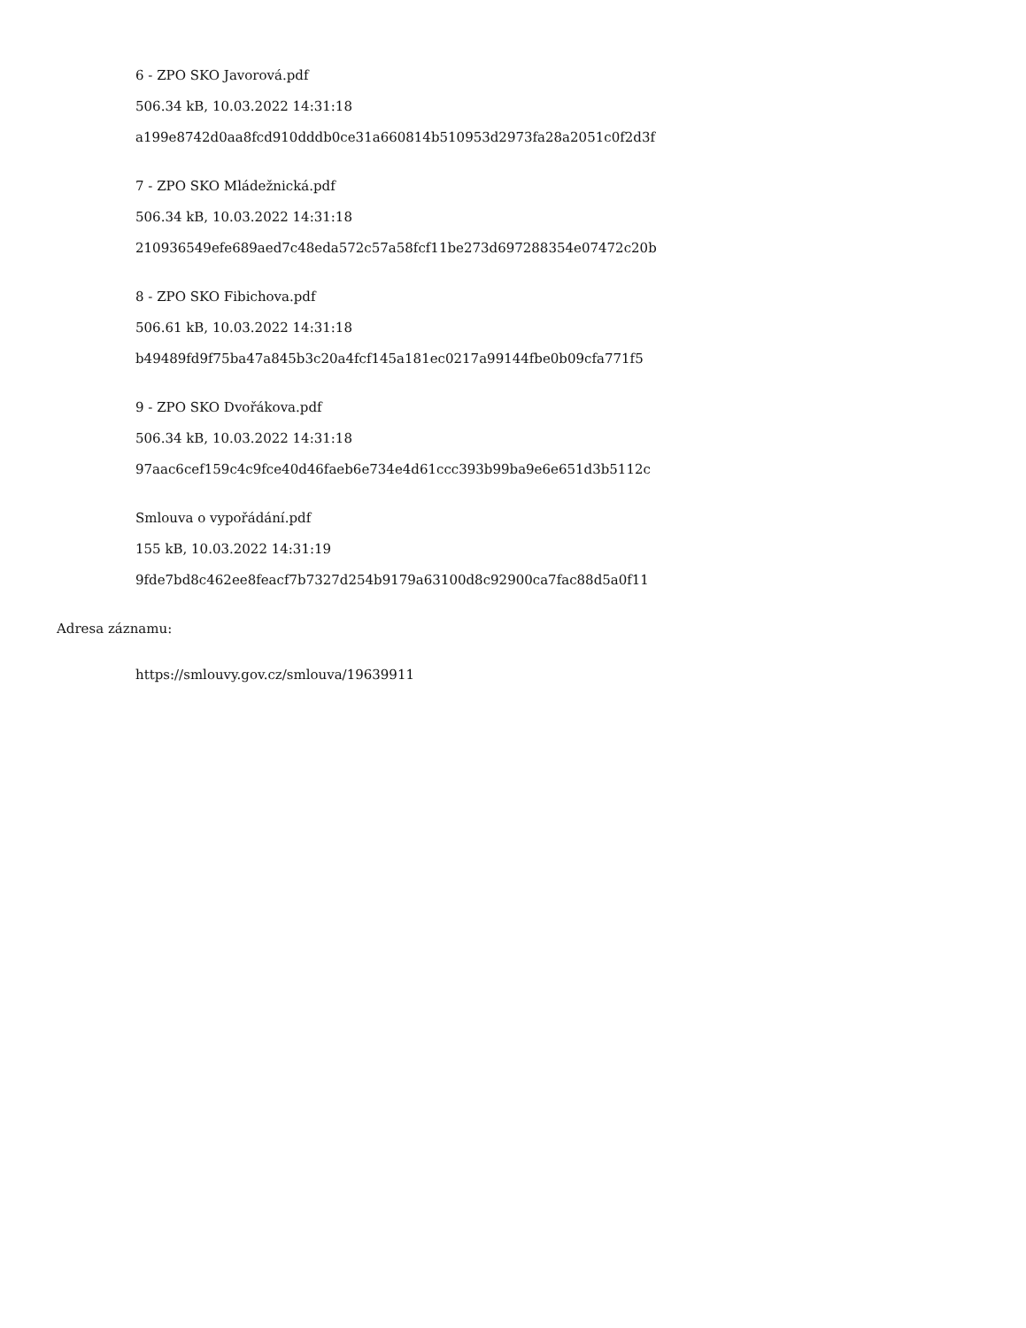6 - ZPO SKO Javorová.pdf
506.34 kB, 10.03.2022 14:31:18
a199e8742d0aa8fcd910dddb0ce31a660814b510953d2973fa28a2051c0f2d3f
7 - ZPO SKO Mládežnická.pdf
506.34 kB, 10.03.2022 14:31:18
210936549efe689aed7c48eda572c57a58fcf11be273d697288354e07472c20b
8 - ZPO SKO Fibichova.pdf
506.61 kB, 10.03.2022 14:31:18
b49489fd9f75ba47a845b3c20a4fcf145a181ec0217a99144fbe0b09cfa771f5
9 - ZPO SKO Dvořákova.pdf
506.34 kB, 10.03.2022 14:31:18
97aac6cef159c4c9fce40d46faeb6e734e4d61ccc393b99ba9e6e651d3b5112c
Smlouva o vypořádání.pdf
155 kB, 10.03.2022 14:31:19
9fde7bd8c462ee8feacf7b7327d254b9179a63100d8c92900ca7fac88d5a0f11
Adresa záznamu:
https://smlouvy.gov.cz/smlouva/19639911